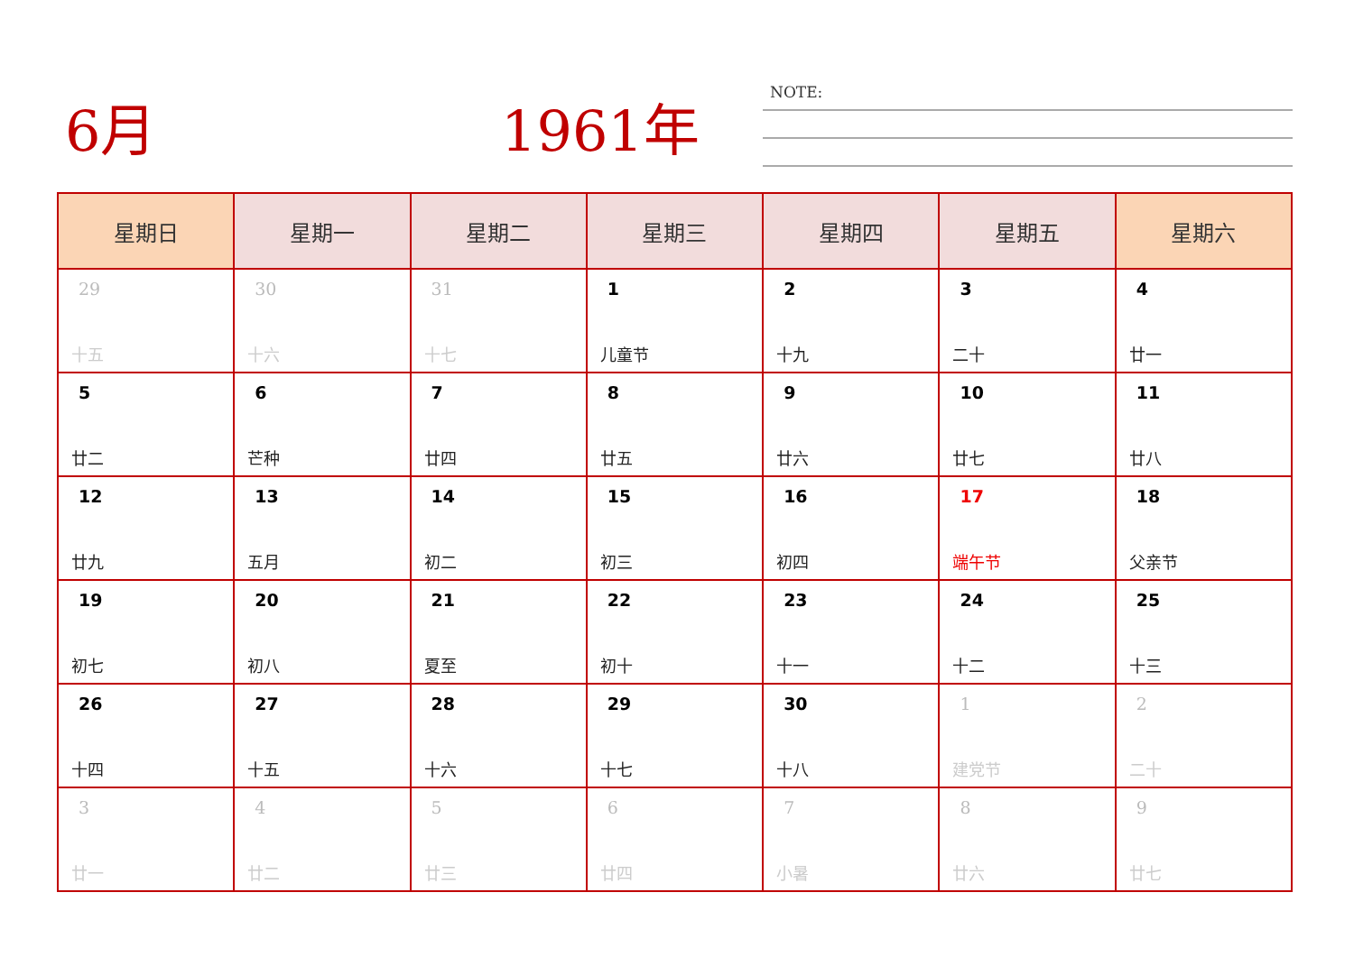6月 1961年 NOTE:
| 星期日 | 星期一 | 星期二 | 星期三 | 星期四 | 星期五 | 星期六 |
| --- | --- | --- | --- | --- | --- | --- |
| 29 十五 | 30 十六 | 31 十七 | 1 儿童节 | 2 十九 | 3 二十 | 4 廿一 |
| 5 廿二 | 6 芒种 | 7 廿四 | 8 廿五 | 9 廿六 | 10 廿七 | 11 廿八 |
| 12 廿九 | 13 五月 | 14 初二 | 15 初三 | 16 初四 | 17 端午节 | 18 父亲节 |
| 19 初七 | 20 初八 | 21 夏至 | 22 初十 | 23 十一 | 24 十二 | 25 十三 |
| 26 十四 | 27 十五 | 28 十六 | 29 十七 | 30 十八 | 1 建党节 | 2 二十 |
| 3 廿一 | 4 廿二 | 5 廿三 | 6 廿四 | 7 小暑 | 8 廿六 | 9 廿七 |